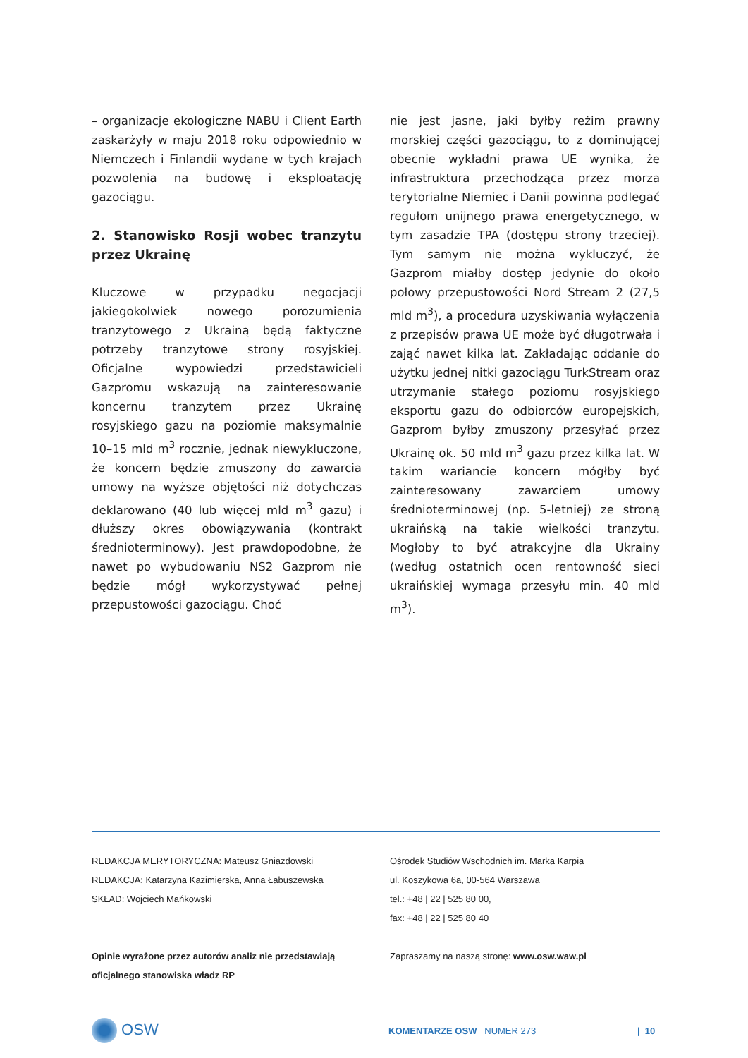– organizacje ekologiczne NABU i Client Earth zaskarżyły w maju 2018 roku odpowiednio w Niemczech i Finlandii wydane w tych krajach pozwolenia na budowę i eksploatację gazociągu.
2. Stanowisko Rosji wobec tranzytu przez Ukrainę
Kluczowe w przypadku negocjacji jakiegokolwiek nowego porozumienia tranzytowego z Ukrainą będą faktyczne potrzeby tranzytowe strony rosyjskiej. Oficjalne wypowiedzi przedstawicieli Gazpromu wskazują na zainteresowanie koncernu tranzytem przez Ukrainę rosyjskiego gazu na poziomie maksymalnie 10–15 mld m<sup>3</sup> rocznie, jednak niewykluczone, że koncern będzie zmuszony do zawarcia umowy na wyższe objętości niż dotychczas deklarowano (40 lub więcej mld m<sup>3</sup> gazu) i dłuższy okres obowiązywania (kontrakt średnioterminowy). Jest prawdopodobne, że nawet po wybudowaniu NS2 Gazprom nie będzie mógł wykorzystywać pełnej przepustowości gazociągu. Choć
nie jest jasne, jaki byłby reżim prawny morskiej części gazociągu, to z dominującej obecnie wykładni prawa UE wynika, że infrastruktura przechodząca przez morza terytorialne Niemiec i Danii powinna podlegać regułom unijnego prawa energetycznego, w tym zasadzie TPA (dostępu strony trzeciej). Tym samym nie można wykluczyć, że Gazprom miałby dostęp jedynie do około połowy przepustowości Nord Stream 2 (27,5 mld m<sup>3</sup>), a procedura uzyskiwania wyłączenia z przepisów prawa UE może być długotrwała i zająć nawet kilka lat. Zakładając oddanie do użytku jednej nitki gazociągu TurkStream oraz utrzymanie stałego poziomu rosyjskiego eksportu gazu do odbiorców europejskich, Gazprom byłby zmuszony przesyłać przez Ukrainę ok. 50 mld m<sup>3</sup> gazu przez kilka lat. W takim wariancie koncern mógłby być zainteresowany zawarciem umowy średnioterminowej (np. 5-letniej) ze stroną ukraińską na takie wielkości tranzytu. Mogłoby to być atrakcyjne dla Ukrainy (według ostatnich ocen rentowność sieci ukraińskiej wymaga przesyłu min. 40 mld m<sup>3</sup>).
REDAKCJA MERYTORYCZNA: Mateusz Gniazdowski
REDAKCJA: Katarzyna Kazimierska, Anna Łabuszewska
SKŁAD: Wojciech Mańkowski
Opinie wyrażone przez autorów analiz nie przedstawiają oficjalnego stanowiska władz RP
Ośrodek Studiów Wschodnich im. Marka Karpia
ul. Koszykowa 6a, 00-564 Warszawa
tel.: +48 | 22 | 525 80 00,
fax: +48 | 22 | 525 80 40
Zapraszamy na naszą stronę: www.osw.waw.pl
OSW
KOMENTARZE OSW NUMER 273 | 10